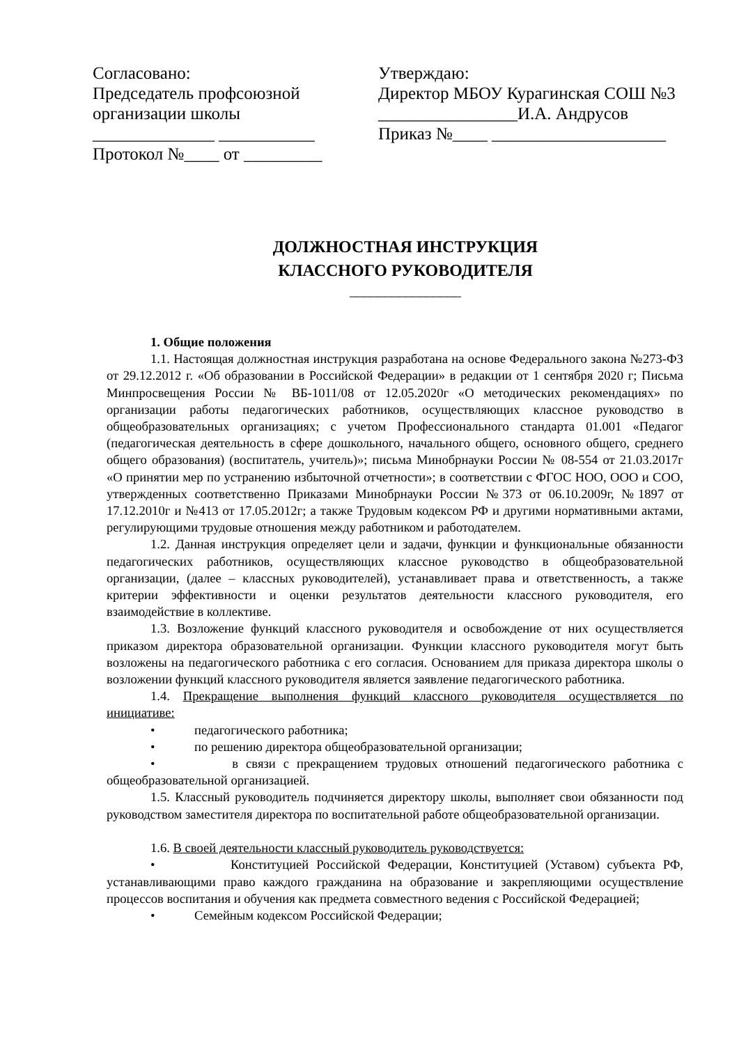Согласовано:
Председатель профсоюзной
организации школы
______________ ___________
Протокол №____ от _________
Утверждаю:
Директор МБОУ Курагинская СОШ №3
________________И.А. Андрусов
Приказ №____ ____________________
ДОЛЖНОСТНАЯ ИНСТРУКЦИЯ
КЛАССНОГО РУКОВОДИТЕЛЯ
________________
1. Общие положения
1.1. Настоящая должностная инструкция разработана на основе Федерального закона №273-ФЗ от 29.12.2012 г. «Об образовании в Российской Федерации» в редакции от 1 сентября 2020 г; Письма Минпросвещения России № ВБ-1011/08 от 12.05.2020г «О методических рекомендациях» по организации работы педагогических работников, осуществляющих классное руководство в общеобразовательных организациях; с учетом Профессионального стандарта 01.001 «Педагог (педагогическая деятельность в сфере дошкольного, начального общего, основного общего, среднего общего образования) (воспитатель, учитель)»; письма Минобрнауки России № 08-554 от 21.03.2017г «О принятии мер по устранению избыточной отчетности»; в соответствии с ФГОС НОО, ООО и СОО, утвержденных соответственно Приказами Минобрнауки России №373 от 06.10.2009г, №1897 от 17.12.2010г и №413 от 17.05.2012г; а также Трудовым кодексом РФ и другими нормативными актами, регулирующими трудовые отношения между работником и работодателем.
1.2. Данная инструкция определяет цели и задачи, функции и функциональные обязанности педагогических работников, осуществляющих классное руководство в общеобразовательной организации, (далее – классных руководителей), устанавливает права и ответственность, а также критерии эффективности и оценки результатов деятельности классного руководителя, его взаимодействие в коллективе.
1.3. Возложение функций классного руководителя и освобождение от них осуществляется приказом директора образовательной организации. Функции классного руководителя могут быть возложены на педагогического работника с его согласия. Основанием для приказа директора школы о возложении функций классного руководителя является заявление педагогического работника.
1.4. Прекращение выполнения функций классного руководителя осуществляется по инициативе:
• педагогического работника;
• по решению директора общеобразовательной организации;
• в связи с прекращением трудовых отношений педагогического работника с общеобразовательной организацией.
1.5. Классный руководитель подчиняется директору школы, выполняет свои обязанности под руководством заместителя директора по воспитательной работе общеобразовательной организации.
1.6. В своей деятельности классный руководитель руководствуется:
• Конституцией Российской Федерации, Конституцией (Уставом) субъекта РФ, устанавливающими право каждого гражданина на образование и закрепляющими осуществление процессов воспитания и обучения как предмета совместного ведения с Российской Федерацией;
• Семейным кодексом Российской Федерации;